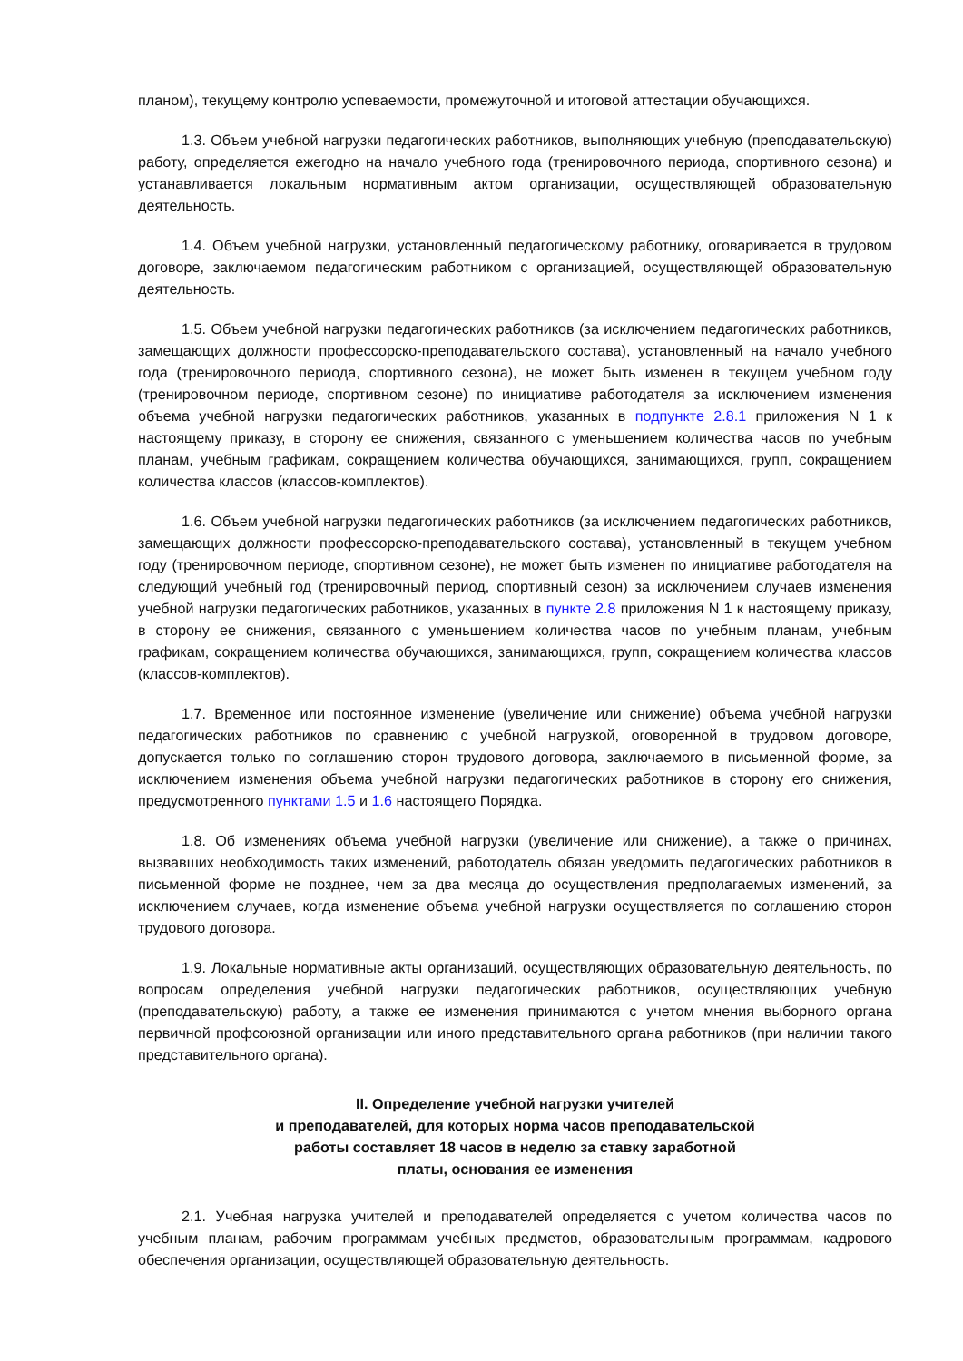планом), текущему контролю успеваемости, промежуточной и итоговой аттестации обучающихся.
1.3. Объем учебной нагрузки педагогических работников, выполняющих учебную (преподавательскую) работу, определяется ежегодно на начало учебного года (тренировочного периода, спортивного сезона) и устанавливается локальным нормативным актом организации, осуществляющей образовательную деятельность.
1.4. Объем учебной нагрузки, установленный педагогическому работнику, оговаривается в трудовом договоре, заключаемом педагогическим работником с организацией, осуществляющей образовательную деятельность.
1.5. Объем учебной нагрузки педагогических работников (за исключением педагогических работников, замещающих должности профессорско-преподавательского состава), установленный на начало учебного года (тренировочного периода, спортивного сезона), не может быть изменен в текущем учебном году (тренировочном периоде, спортивном сезоне) по инициативе работодателя за исключением изменения объема учебной нагрузки педагогических работников, указанных в подпункте 2.8.1 приложения N 1 к настоящему приказу, в сторону ее снижения, связанного с уменьшением количества часов по учебным планам, учебным графикам, сокращением количества обучающихся, занимающихся, групп, сокращением количества классов (классов-комплектов).
1.6. Объем учебной нагрузки педагогических работников (за исключением педагогических работников, замещающих должности профессорско-преподавательского состава), установленный в текущем учебном году (тренировочном периоде, спортивном сезоне), не может быть изменен по инициативе работодателя на следующий учебный год (тренировочный период, спортивный сезон) за исключением случаев изменения учебной нагрузки педагогических работников, указанных в пункте 2.8 приложения N 1 к настоящему приказу, в сторону ее снижения, связанного с уменьшением количества часов по учебным планам, учебным графикам, сокращением количества обучающихся, занимающихся, групп, сокращением количества классов (классов-комплектов).
1.7. Временное или постоянное изменение (увеличение или снижение) объема учебной нагрузки педагогических работников по сравнению с учебной нагрузкой, оговоренной в трудовом договоре, допускается только по соглашению сторон трудового договора, заключаемого в письменной форме, за исключением изменения объема учебной нагрузки педагогических работников в сторону его снижения, предусмотренного пунктами 1.5 и 1.6 настоящего Порядка.
1.8. Об изменениях объема учебной нагрузки (увеличение или снижение), а также о причинах, вызвавших необходимость таких изменений, работодатель обязан уведомить педагогических работников в письменной форме не позднее, чем за два месяца до осуществления предполагаемых изменений, за исключением случаев, когда изменение объема учебной нагрузки осуществляется по соглашению сторон трудового договора.
1.9. Локальные нормативные акты организаций, осуществляющих образовательную деятельность, по вопросам определения учебной нагрузки педагогических работников, осуществляющих учебную (преподавательскую) работу, а также ее изменения принимаются с учетом мнения выборного органа первичной профсоюзной организации или иного представительного органа работников (при наличии такого представительного органа).
II. Определение учебной нагрузки учителей
и преподавателей, для которых норма часов преподавательской
работы составляет 18 часов в неделю за ставку заработной
платы, основания ее изменения
2.1. Учебная нагрузка учителей и преподавателей определяется с учетом количества часов по учебным планам, рабочим программам учебных предметов, образовательным программам, кадрового обеспечения организации, осуществляющей образовательную деятельность.